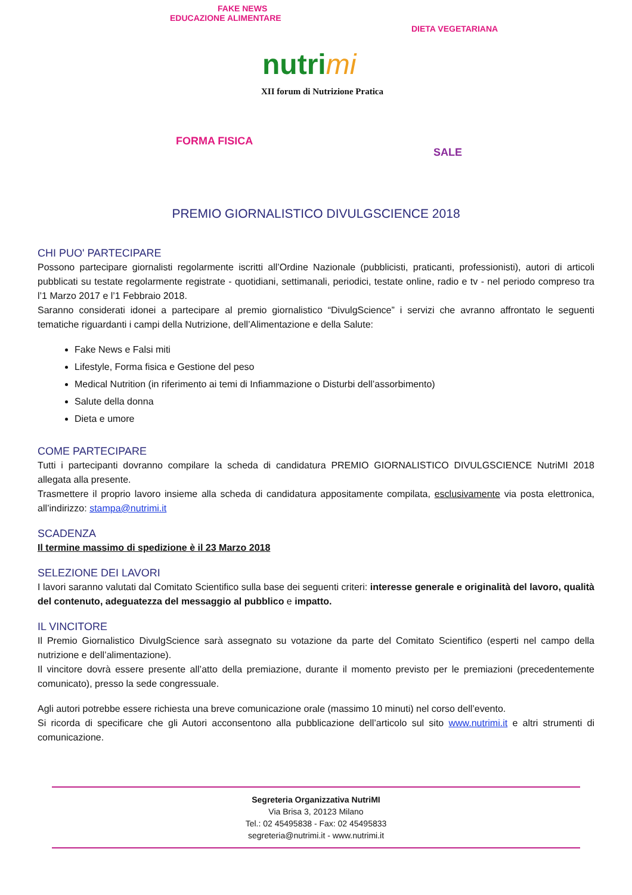FAKE NEWS
EDUCAZIONE ALIMENTARE
FORMA FISICA
DIETA VEGETARIANA
SALE
nutrimi
XII forum di Nutrizione Pratica
PREMIO GIORNALISTICO DIVULGSCIENCE 2018
CHI PUO' PARTECIPARE
Possono partecipare giornalisti regolarmente iscritti all’Ordine Nazionale (pubblicisti, praticanti, professionisti), autori di articoli pubblicati su testate regolarmente registrate - quotidiani, settimanali, periodici, testate online, radio e tv - nel periodo compreso tra l’1 Marzo 2017 e l’1 Febbraio 2018.
Saranno considerati idonei a partecipare al premio giornalistico “DivulgScience” i servizi che avranno affrontato le seguenti tematiche riguardanti i campi della Nutrizione, dell’Alimentazione e della Salute:
Fake News e Falsi miti
Lifestyle, Forma fisica e Gestione del peso
Medical Nutrition (in riferimento ai temi di Infiammazione o Disturbi dell’assorbimento)
Salute della donna
Dieta e umore
COME PARTECIPARE
Tutti i partecipanti dovranno compilare la scheda di candidatura PREMIO GIORNALISTICO DIVULGSCIENCE NutriMI 2018 allegata alla presente.
Trasmettere il proprio lavoro insieme alla scheda di candidatura appositamente compilata, esclusivamente via posta elettronica, all’indirizzo: stampa@nutrimi.it
SCADENZA
Il termine massimo di spedizione è il 23 Marzo 2018
SELEZIONE DEI LAVORI
I lavori saranno valutati dal Comitato Scientifico sulla base dei seguenti criteri: interesse generale e originalità del lavoro, qualità del contenuto, adeguatezza del messaggio al pubblico e impatto.
IL VINCITORE
Il Premio Giornalistico DivulgScience sarà assegnato su votazione da parte del Comitato Scientifico (esperti nel campo della nutrizione e dell’alimentazione).
Il vincitore dovrà essere presente all’atto della premiazione, durante il momento previsto per le premiazioni (precedentemente comunicato), presso la sede congressuale.
Agli autori potrebbe essere richiesta una breve comunicazione orale (massimo 10 minuti) nel corso dell’evento.
Si ricorda di specificare che gli Autori acconsentono alla pubblicazione dell’articolo sul sito www.nutrimi.it e altri strumenti di comunicazione.
Segreteria Organizzativa NutriMI
Via Brisa 3, 20123 Milano
Tel.: 02 45495838 - Fax: 02 45495833
segreteria@nutrimi.it - www.nutrimi.it